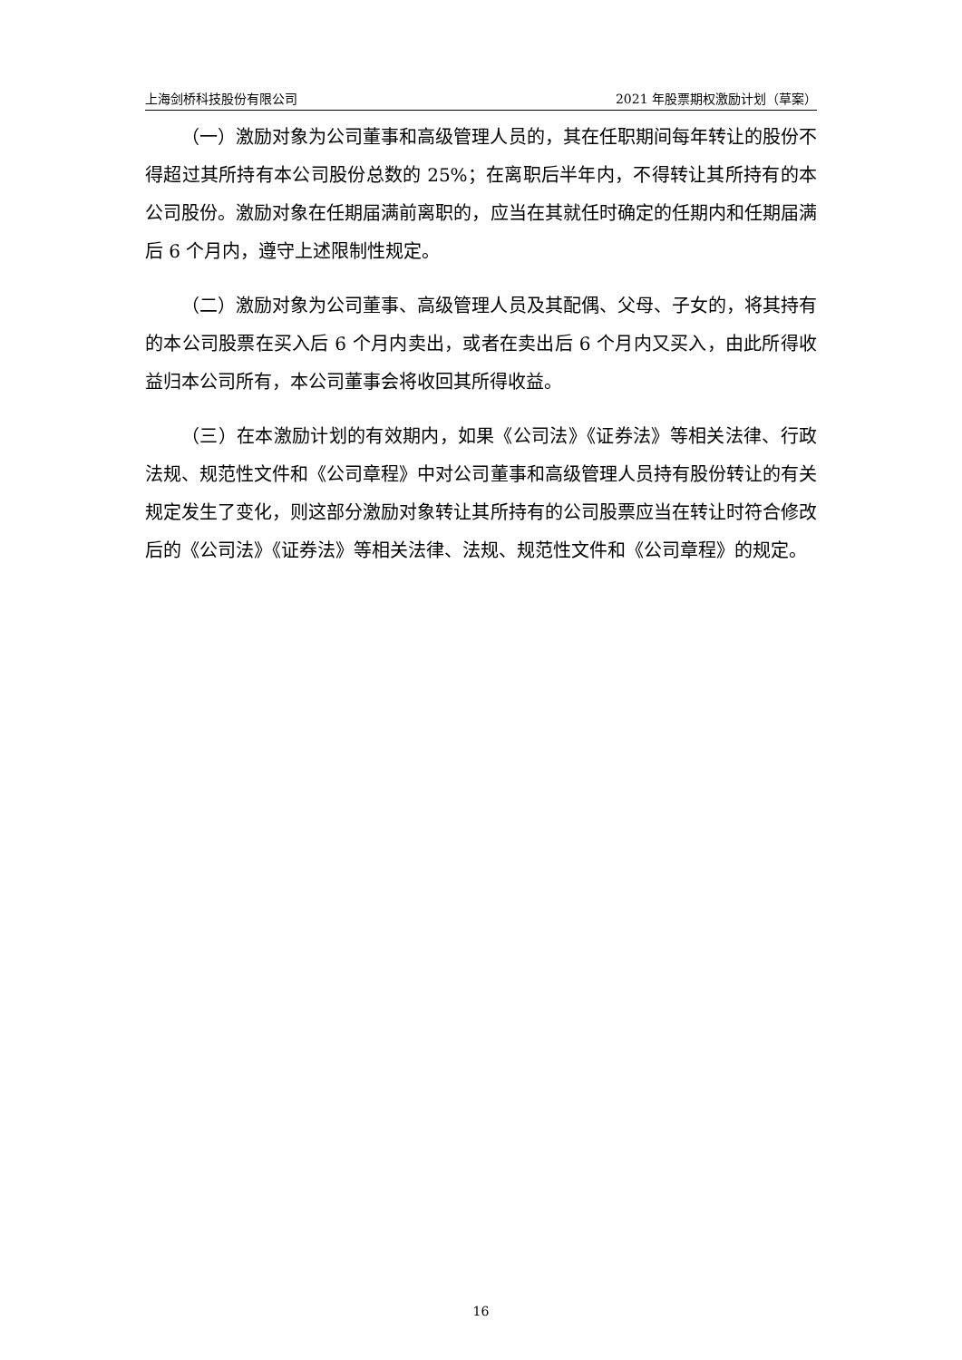上海剑桥科技股份有限公司 2021 年股票期权激励计划（草案）
（一）激励对象为公司董事和高级管理人员的，其在任职期间每年转让的股份不得超过其所持有本公司股份总数的 25%；在离职后半年内，不得转让其所持有的本公司股份。激励对象在任期届满前离职的，应当在其就任时确定的任期内和任期届满后 6 个月内，遵守上述限制性规定。
（二）激励对象为公司董事、高级管理人员及其配偶、父母、子女的，将其持有的本公司股票在买入后 6 个月内卖出，或者在卖出后 6 个月内又买入，由此所得收益归本公司所有，本公司董事会将收回其所得收益。
（三）在本激励计划的有效期内，如果《公司法》《证券法》等相关法律、行政法规、规范性文件和《公司章程》中对公司董事和高级管理人员持有股份转让的有关规定发生了变化，则这部分激励对象转让其所持有的公司股票应当在转让时符合修改后的《公司法》《证券法》等相关法律、法规、规范性文件和《公司章程》的规定。
16